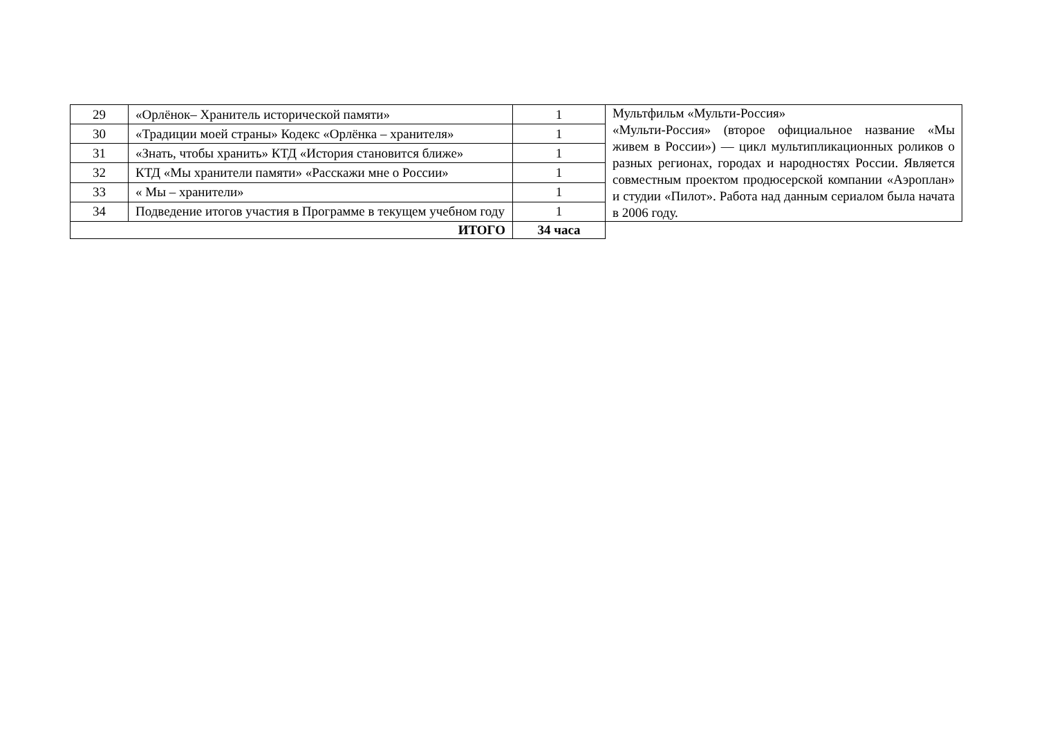| 29 | «Орлёнок– Хранитель исторической памяти» | 1 | Мультфильм «Мульти-Россия» «Мульти-Россия» (второе официальное название «Мы живем в России») — цикл мультипликационных роликов о разных регионах, городах и народностях России. Является совместным проектом продюсерской компании «Аэроплан» и студии «Пилот». Работа над данным сериалом была начата в 2006 году. |
| 30 | «Традиции моей страны» Кодекс «Орлёнка – хранителя» | 1 | |
| 31 | «Знать, чтобы хранить» КТД «История становится ближе» | 1 | |
| 32 | КТД «Мы хранители памяти» «Расскажи мне о России» | 1 | |
| 33 | « Мы – хранители» | 1 | |
| 34 | Подведение итогов участия в Программе в текущем учебном году | 1 | |
| ИТОГО | | 34 часа | |